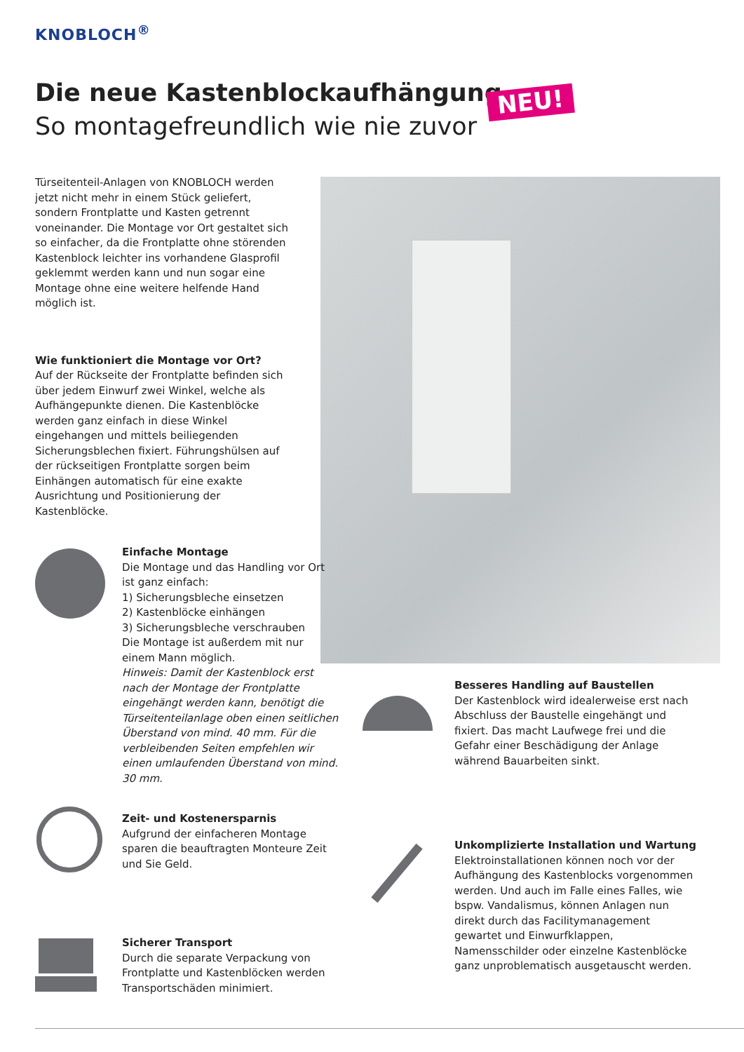KNOBLOCH<sup>®</sup>
Die neue Kastenblockaufhängung
So montagefreundlich wie nie zuvor
NEU!
Türseitenteil-Anlagen von KNOBLOCH werden jetzt nicht mehr in einem Stück geliefert, sondern Frontplatte und Kasten getrennt voneinander. Die Montage vor Ort gestaltet sich so einfacher, da die Frontplatte ohne störenden Kastenblock leichter ins vorhandene Glasprofil geklemmt werden kann und nun sogar eine Montage ohne eine weitere helfende Hand möglich ist.
Wie funktioniert die Montage vor Ort?
Auf der Rückseite der Frontplatte befinden sich über jedem Einwurf zwei Winkel, welche als Aufhängepunkte dienen. Die Kastenblöcke werden ganz einfach in diese Winkel eingehangen und mittels beiliegenden Sicherungsblechen fixiert. Führungshülsen auf der rückseitigen Frontplatte sorgen beim Einhängen automatisch für eine exakte Ausrichtung und Positionierung der Kastenblöcke.
Einfache Montage
Die Montage und das Handling vor Ort ist ganz einfach:
1) Sicherungsbleche einsetzen
2) Kastenblöcke einhängen
3) Sicherungsbleche verschrauben
Die Montage ist außerdem mit nur einem Mann möglich.
Hinweis: Damit der Kastenblock erst nach der Montage der Frontplatte eingehängt werden kann, benötigt die Türseitenteilanlage oben einen seitlichen Überstand von mind. 40 mm. Für die verbleibenden Seiten empfehlen wir einen umlaufenden Überstand von mind. 30 mm.
Besseres Handling auf Baustellen
Der Kastenblock wird idealerweise erst nach Abschluss der Baustelle eingehängt und fixiert. Das macht Laufwege frei und die Gefahr einer Beschädigung der Anlage während Bauarbeiten sinkt.
Zeit- und Kostenersparnis
Aufgrund der einfacheren Montage sparen die beauftragten Monteure Zeit und Sie Geld.
Unkomplizierte Installation und Wartung
Elektroinstallationen können noch vor der Aufhängung des Kastenblocks vorgenommen werden. Und auch im Falle eines Falles, wie bspw. Vandalismus, können Anlagen nun direkt durch das Facilitymanagement gewartet und Einwurfklappen, Namensschilder oder einzelne Kastenblöcke ganz unproblematisch ausgetauscht werden.
Sicherer Transport
Durch die separate Verpackung von Frontplatte und Kastenblöcken werden Transportschäden minimiert.